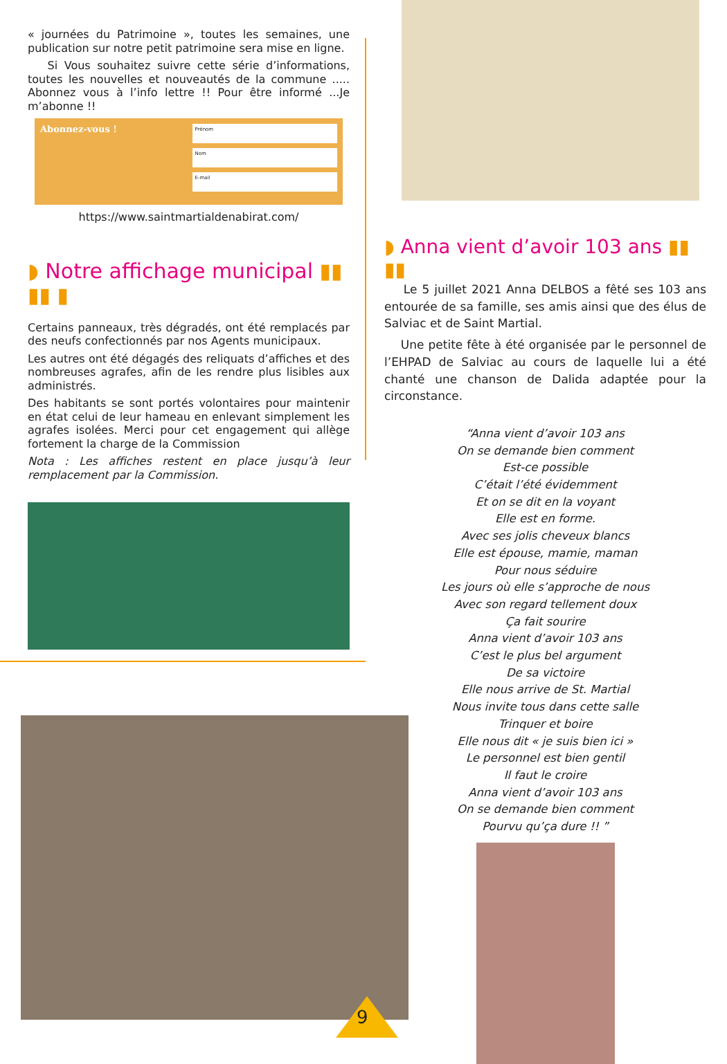« journées du Patrimoine », toutes les semaines, une publication sur notre petit patrimoine sera mise en ligne.
Si Vous souhaitez suivre cette série d’informations, toutes les nouvelles et nouveautés de la commune ..... Abonnez vous à l’info lettre !! Pour être informé ...Je m’abonne !!
Abonnez-vous !
Prénom
Nom
E-mail
https://www.saintmartialdenabirat.com/
◗ Notre affichage municipal ▮▮ ▮▮ ▮
Certains panneaux, très dégradés, ont été remplacés par des neufs confectionnés par nos Agents municipaux.
Les autres ont été dégagés des reliquats d’affiches et des nombreuses agrafes, afin de les rendre plus lisibles aux administrés.
Des habitants se sont portés volontaires pour maintenir en état celui de leur hameau en enlevant simplement les agrafes isolées. Merci pour cet engagement qui allège fortement la charge de la Commission
Nota : Les affiches restent en place jusqu’à leur remplacement par la Commission.
◗ Anna vient d’avoir 103 ans ▮▮ ▮▮
Le 5 juillet 2021 Anna DELBOS a fêté ses 103 ans entourée de sa famille, ses amis ainsi que des élus de Salviac et de Saint Martial.
Une petite fête à été organisée par le personnel de l’EHPAD de Salviac au cours de laquelle lui a été chanté une chanson de Dalida adaptée pour la circonstance.
“Anna vient d’avoir 103 ans
On se demande bien comment
Est-ce possible
C’était l’été évidemment
Et on se dit en la voyant
Elle est en forme.
Avec ses jolis cheveux blancs
Elle est épouse, mamie, maman
Pour nous séduire
Les jours où elle s’approche de nous
Avec son regard tellement doux
Ça fait sourire
Anna vient d’avoir 103 ans
C’est le plus bel argument
De sa victoire
Elle nous arrive de St. Martial
Nous invite tous dans cette salle
Trinquer et boire
Elle nous dit « je suis bien ici »
Le personnel est bien gentil
Il faut le croire
Anna vient d’avoir 103 ans
On se demande bien comment
Pourvu qu’ça dure !! ”
9